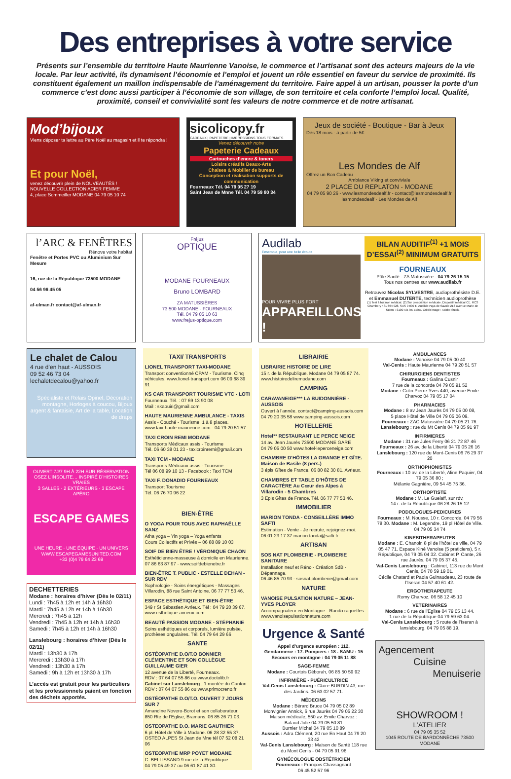Des entreprises à votre service
Présents sur l’ensemble du territoire Haute Maurienne Vanoise, le commerce et l’artisanat sont des acteurs majeurs de la vie locale. Par leur activité, ils dynamisent l’économie et l’emploi et jouent un rôle essentiel en faveur du service de proximité. Ils constituent également un maillon indispensable de l’aménagement du territoire. Faire appel à un artisan, pousser la porte d’un commerce c’est donc aussi participer à l’économie de son village, de son territoire et cela conforte l’emploi local. Qualité, proximité, conseil et convivialité sont les valeurs de notre commerce et de notre artisanat.
Mod’bijoux
Viens déposer ta lettre au Père Noël au magasin et il te répondra !
Et pour Noël,
venez découvrir plein de NOUVEAUTÉS !
NOUVELLE COLLECTION ACIER FEMME
4, place Sommeiller MODANE 04 79 05 10 74
sicolicopy.fr
CADEAUX | PAPETERIE | IMPRESSIONS TOUS FORMATS
Venez découvrir notre
Papeterie Cadeaux
Cartouches d’encre & toners
Loisirs créatifs Beaux-Arts
Chaises & Mobilier de bureau
Conception et réalisation supports de communication
Fourneaux Tél. 04 79 05 27 19
Saint Jean de Mnne Tél. 04 79 59 80 34
Jeux de société - Boutique - Bar à Jeux
Dès 18 mois · à partir de 5€
Les Mondes de Alf
Offrez un Bon Cadeau
Ambiance Viking et conviviale
2 PLACE DU REPLATON - MODANE
04 79 05 90 26 - www.lesmondesdealf.fr - contact@lesmondesdealf.fr
lesmondesdealf · Les Mondes de Alf
l’ARC & FENÊTRES
Rénove votre habitat
Fenêtre et Portes PVC ou Aluminium Sur Mesure
16, rue de la République 73500 MODANE
04 56 96 45 05
af-ulman.fr contact@af-ulman.fr
Fréjus
OPTIQUE
MODANE FOURNEAUX
Bruno LOMBARD
ZA MATUSSIÈRES
73 500 MODANE - FOURNEAUX
Tél. 04 79 05 10 63
www.frejus-optique.com
Audilab
Ensemble, pour une belle écoute
POUR VIVRE PLUS FORT
APPAREILLONS !
BILAN AUDITIF<sup>(1)</sup> +1 MOIS D’ESSAI<sup>(2)</sup> MINIMUM GRATUITS
FOURNEAUX
Pôle Santé - ZA Matussière - 04 79 26 15 15
Tous nos centres sur www.audilab.fr
Retrouvez Nicolas SYLVESTRE, audioprothésiste D.E. et Emmanuel DUTERTE, technicien audioprothèse
(1) Test à but non médical. (2) Sur prescription médicale. Dispositif médical CE. RCS Chambery 481 664 928, SAS 9 000 €, Audilab Pays de Savoie 213 avenue Marie de Solms 73100 Aix-les-Bains. Crédit image : Adobe Stock.
Le chalet de Calou
4 rue d’en haut - AUSSOIS
09 52 46 73 04
lechaletdecalou@yahoo.fr
Spécialiste et Relais Opinel, Décoration montagne, Horloges à coucou, Bijoux argent & fantaisie, Art de la table, Location de draps
OUVERT 7J/7 9H À 22H SUR RÉSERVATION
OSEZ L’INSOLITE… INSPIRÉ D’HISTOIRES VRAIES
3 SALLES · 2 EXTÉRIEURS · 3 ESCAPE APÉRO
ESCAPE GAMES
UNE HEURE · UNE ÉQUIPE · UN UNIVERS
WWW.ESCAPEGAMESUNITED.COM
+33 (0)4 79 64 23 69
DECHETTERIES
Modane : horaires d’hiver (Dès le 02/11)
Lundi : 7h45 à 12h et 14h à 16h30
Mardi : 7h45 à 12h et 14h à 16h30
Mercredi : 7h45 à 12h
Vendredi : 7h45 à 12h et 14h à 16h30
Samedi : 7h45 à 12h et 14h à 16h30
Lanslebourg : horaires d’hiver (Dès le 02/11)
Mardi : 13h30 à 17h
Mercredi : 13h30 à 17h
Vendredi : 13h30 à 17h
Samedi : 9h à 12h et 13h30 à 17h
L’accès est gratuit pour les particuliers et les professionnels paient en fonction des déchets apportés.
TAXI/ TRANSPORTS
LIONEL TRANSPORT TAXI-MODANE
Transport conventionné CPAM - Tourisme. Cinq véhicules. www.lionel-transport.com 06 09 68 39 91
KS CAR TRANSPORT TOURISME VTC - LOTI
Fourneaux. Tél. : 07 69 13 90 08
Mail : skaouiri@gmail.com
HAUTE MAURIENNE AMBULANCE - TAXIS
Assis - Couché - Tourisme. 1 à 8 places.
www.taxi-haute-maurienne.com - 04 79 20 51 57
TAXI CROIN REMI MODANE
Transports Médicaux assis - Tourisme
Tél. 06 60 38 01 23 - taxicroinremi@gmail.com
TAXI TCM - MODANE
Transports Médicaux assis - Tourisme
Tél 06 08 99 10 13 - Facebook : Taxi TCM
TAXI F. DONADIO FOURNEAUX
Transport Tourisme
Tél. 06 76 70 96 22
BIEN-ÊTRE
O YOGA POUR TOUS AVEC RAPHAËLLE SANZ
Atha yoga – Yin yoga – Yoga enfants
Cours Collectifs et Privés – 06 88 89 10 03
SOIF DE BIEN ÊTRE ! VÉRONIQUE CHAON
Esthéticienne-masseuse à domicile en Maurienne.
07 86 63 87 97 - www.soifdebienetre.fr
BIEN-ÊTRE T. PUBLIC - ESTELLE DEHAN - SUR RDV
Sophrologie - Soins énergétiques - Massages
Villarodin, 88 rue Saint Antoine. 06 77 77 53 46.
ESPACE ESTHÉTIQUE ET BIEN-ÊTRE
349 r St Sébastien Avrieux. Tél : 04 79 20 39 67.
www.esthetique-avrieux.com
BEAUTÉ PASSION MODANE - STÉPHANIE
Soins esthétiques et corporels, lumière pulsée, prothèses ongulaires. Tél. 04 79 64 29 66
SANTE
OSTÉOPATHE D.O/T.O BONNIER CLÉMENTINE ET SON COLLÈGUE GUILLAUME GIER
12 avenue de la Liberté, Fourneaux.
RDV : 07 64 07 55 86 ou www.doctolib.fr
Cabinet sur Lanslebourg , 1 montée du Canton
RDV : 07 64 07 55 86 ou www.primocreno.fr
OSTÉOPATHE D.O/T.O. OUVERT 7 JOURS SUR 7
Amandine Novero-Borot et son collaborateur.
850 Rte de l’Eglise, Bramans. 06 85 26 71 03.
OSTEOPATHE D.O. MARIE GAUTHIER
6 pl. Hôtel de Ville à Modane. 06 28 32 55 37.
OSTEO ALPES St Jean de Mne tél 07 52 08 21 06
OSTEOPATHE MRP POYET MODANE
C. BELLISSAND 9 rue de la République.
04 79 05 49 37 ou 06 61 87 41 30.
LIBRAIRIE
LIBRAIRIE HISTOIRE DE LIRE
15 r. de la République. Modane 04 79 05 87 74.
www.histoiredeliremodane.com
CAMPING
CARAVANEIGE*** LA BUIDONNIÈRE - AUSSOIS
Ouvert à l’année. contact@camping-aussois.com
04 79 20 35 58 www.camping-aussois.com
HOTELLERIE
Hotel** RESTAURANT LE PERCE NEIGE
14 av. Jean Jaurès 73500 MODANE GARE
04 79 05 00 50 www.hotel-leperceneige.com
CHAMBRE D’HÔTES LA GRANGE ET GÎTE. Maison de Basile (8 pers.)
3 épis Gîtes de France. 06 80 82 30 81. Avrieux.
CHAMBRES ET TABLE D’HÔTES DE CARACTÈRE Au Cœur des Alpes à Villarodin - 5 Chambres
3 Epis Gîtes de France. Tél. 06 77 77 53 46.
IMMOBILIER
MARION TONDA - CONSEILLÈRE IMMO SAFTI
Estimation - Vente - Je recrute, rejoignez-moi.
06 01 23 17 37 marion.tonda@safti.fr
ARTISAN
SOS NAT PLOMBERIE - PLOMBERIE SANITAIRE
Installation neuf et Réno - Création SdB - Dépannage.
06 46 85 70 93 - sosnat.plomberie@gmail.com
NATURE
VANOISE PULSATION NATURE – JEAN-YVES PLOYER
Accompagnateur en Montagne - Rando raquettes
www.vanoisepulsationnature.com
Urgence & Santé
Appel d’urgence européen : 112.
Gendarmerie : 17. Pompiers : 18 . SAMU : 15
Secours en montagne : 04 79 05 11 88
SAGE-FEMME
Modane : Courtois Déborah, 06 85 50 59 92
INFIRMIÈRE - PUÉRICULTRICE
Val-Cenis Lanslebourg : Claire BURDIN 43, rue des Jardins. 06 63 02 57 71.
MÉDECINS
Modane : Bérard Bruce 04 79 05 02 89
Monvignier Annick, 6 rue Jaurès 04 79 05 22 30
Maison médicale, 550 av. Emile Charvoz :
Balaud Julie 04 79 05 50 81
Burnier Michel 04 79 05 10 89
Aussois : Adra Clément, 20 rue En Haut 04 79 20 33 42
Val-Cenis Lanslebourg : Maison de Santé 118 rue du Mont Cenis - 04 79 05 91 96
GYNÉCOLOGUE OBSTÉTRICIEN
Fourneaux : François Chassagnard
06 45 52 57 96
AMBULANCES
Modane : Vanoise 04 79 05 00 40
Val-Cenis : Haute Maurienne 04 79 20 51 57
CHIRURGIENS DENTISTES
Fourneaux : Galina Cusnir
7 rue de la concorde 04 79 05 91 52
Modane : Colin Pierre-Yves 440, avenue Emile Charvoz 04 79 05 17 04
PHARMACIES
Modane : 8 av Jean Jaurès 04 79 05 00 08,
5 place Hôtel de Ville 04 79 05 06 09.
Fourneaux : ZAC Matussière 04 79 05 21 76.
Lanslebourg : rue du Mt Cenis 04 79 05 91 97
INFIRMIERES
Modane : 31 rue Jules Ferry 06 21 72 87 46
Fourneaux : 26 av. de la Liberté 04 79 05 26 16
Lanslebourg : 120 rue du Mont-Cenis 06 76 29 37 20
ORTHOPHONISTES
Fourneaux : 10 av. de la Liberté, Aline Paquier, 04 79 05 36 80 ;
Mélanie Gagnière, 09 54 45 75 36.
ORTHOPTISTE
Modane : M. Le Guelaff, sur rdv,
14 r. de la République 06 28 26 15 12
PODOLOGUES-PEDICURES
Fourneaux : M. Nousse, 10 r. Concorde, 04 79 56 78 30. Modane : M. Legendre, 19 pl Hôtel de Ville. 04 79 05 34 74
KINESITHERAPEUTES
Modane : E. Chanoir, 8 pl de l’hôtel de ville, 04 79 05 47 71. Espace Kiné Vanoise (5 praticiens), 5 r. République, 04 79 05 04 32. Cabinet P. Cante, 26 rue Jaurès, 04 79 05 37 45.
Val-Cenis Lanslebourg : Cabinet, 113 rue du Mont Cenis, 04 70 59 19 01.
Cécile Chatard et Paola Guinaudeau, 23 route de l’Iseran 04 57 40 61 42.
ERGOTHERAPEUTE
Romy Charvoz, 06 58 12 45 10
VETERINAIRES
Modane : 6 rue de l’Eglise 04 79 05 13 44.
1 rue de la République 04 79 59 63 04.
Val-Cenis Lanslebourg : 5 route de l’Iseran à lanslebourg. 04 79 05 88 19.
Agencement
Cuisine
Menuiserie
SHOWROOM !
L’ATELIER
04 79 05 35 52
1045 ROUTE DE BARDONNÈCHE 73500 MODANE